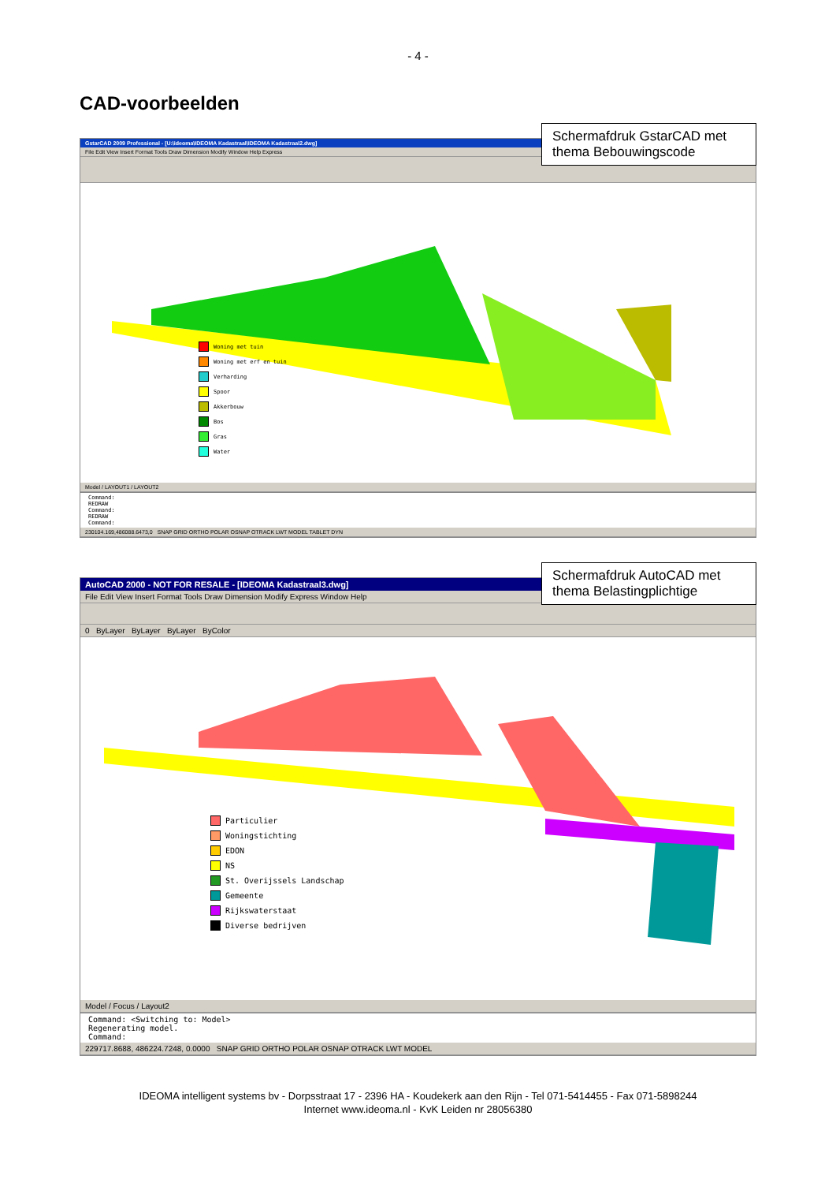- 4 -
CAD-voorbeelden
Schermafdruk GstarCAD met thema Bebouwingscode
GstarCAD 2009 Professional - [U:\ideoma\IDEOMA Kadastraal\IDEOMA Kadastraal2.dwg]
File Edit View Insert Format Tools Draw Dimension Modify Window Help Express
Woning met tuin
Woning met erf en tuin
Verharding
Spoor
Akkerbouw
Bos
Gras
Water
Model / LAYOUT1 / LAYOUT2
Command:
REDRAW
Command:
REDRAW
Command:
230104.169,486088.6473,0 SNAP GRID ORTHO POLAR OSNAP OTRACK LWT MODEL TABLET DYN
Schermafdruk AutoCAD met thema Belastingplichtige
AutoCAD 2000 - NOT FOR RESALE - [IDEOMA Kadastraal3.dwg]
File Edit View Insert Format Tools Draw Dimension Modify Express Window Help
0 ByLayer ByLayer ByLayer ByColor
Particulier
Woningstichting
EDON
NS
St. Overijssels Landschap
Gemeente
Rijkswaterstaat
Diverse bedrijven
Model / Focus / Layout2
Command: <Switching to: Model>
Regenerating model.
Command:
229717.8688, 486224.7248, 0.0000 SNAP GRID ORTHO POLAR OSNAP OTRACK LWT MODEL
IDEOMA intelligent systems bv - Dorpsstraat 17 - 2396 HA - Koudekerk aan den Rijn - Tel 071-5414455 - Fax 071-5898244
Internet www.ideoma.nl - KvK Leiden nr 28056380